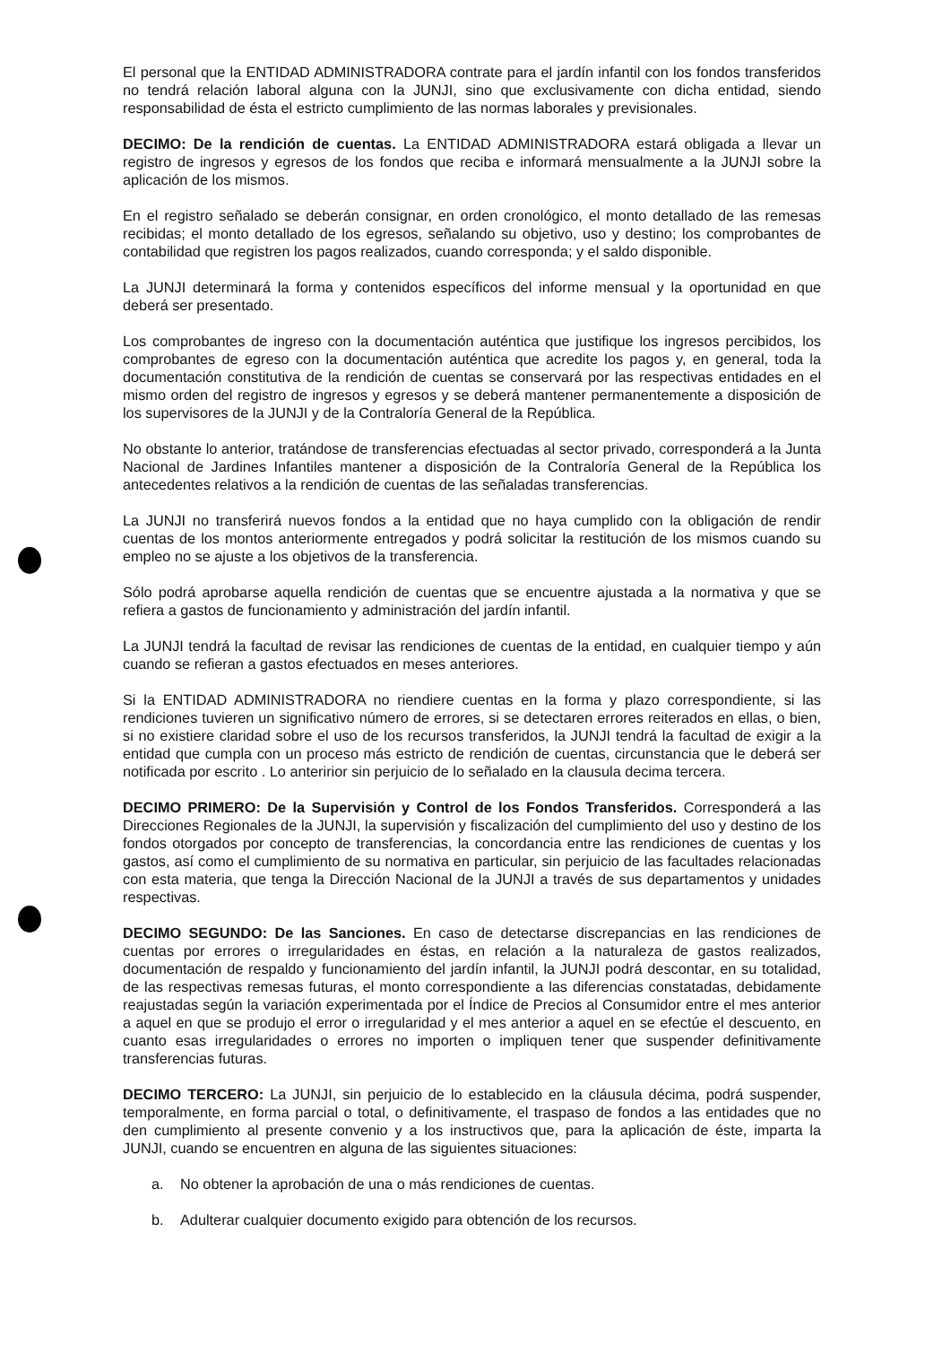El personal que la ENTIDAD ADMINISTRADORA contrate para el jardín infantil con los fondos transferidos no tendrá relación laboral alguna con la JUNJI, sino que exclusivamente con dicha entidad, siendo responsabilidad de ésta el estricto cumplimiento de las normas laborales y previsionales.
DECIMO: De la rendición de cuentas. La ENTIDAD ADMINISTRADORA estará obligada a llevar un registro de ingresos y egresos de los fondos que reciba e informará mensualmente a la JUNJI sobre la aplicación de los mismos.
En el registro señalado se deberán consignar, en orden cronológico, el monto detallado de las remesas recibidas; el monto detallado de los egresos, señalando su objetivo, uso y destino; los comprobantes de contabilidad que registren los pagos realizados, cuando corresponda; y el saldo disponible.
La JUNJI determinará la forma y contenidos específicos del informe mensual y la oportunidad en que deberá ser presentado.
Los comprobantes de ingreso con la documentación auténtica que justifique los ingresos percibidos, los comprobantes de egreso con la documentación auténtica que acredite los pagos y, en general, toda la documentación constitutiva de la rendición de cuentas se conservará por las respectivas entidades en el mismo orden del registro de ingresos y egresos y se deberá mantener permanentemente a disposición de los supervisores de la JUNJI y de la Contraloría General de la República.
No obstante lo anterior, tratándose de transferencias efectuadas al sector privado, corresponderá a la Junta Nacional de Jardines Infantiles mantener a disposición de la Contraloría General de la República los antecedentes relativos a la rendición de cuentas de las señaladas transferencias.
La JUNJI no transferirá nuevos fondos a la entidad que no haya cumplido con la obligación de rendir cuentas de los montos anteriormente entregados y podrá solicitar la restitución de los mismos cuando su empleo no se ajuste a los objetivos de la transferencia.
Sólo podrá aprobarse aquella rendición de cuentas que se encuentre ajustada a la normativa y que se refiera a gastos de funcionamiento y administración del jardín infantil.
La JUNJI tendrá la facultad de revisar las rendiciones de cuentas de la entidad, en cualquier tiempo y aún cuando se refieran a gastos efectuados en meses anteriores.
Si la ENTIDAD ADMINISTRADORA no riendiere cuentas en la forma y plazo correspondiente, si las rendiciones tuvieren un significativo número de errores, si se detectaren errores reiterados en ellas, o bien, si no existiere claridad sobre el uso de los recursos transferidos, la JUNJI tendrá la facultad de exigir a la entidad que cumpla con un proceso más estricto de rendición de cuentas, circunstancia que le deberá ser notificada por escrito . Lo anteririor sin perjuicio de lo señalado en la clausula decima tercera.
DECIMO PRIMERO: De la Supervisión y Control de los Fondos Transferidos. Corresponderá a las Direcciones Regionales de la JUNJI, la supervisión y fiscalización del cumplimiento del uso y destino de los fondos otorgados por concepto de transferencias, la concordancia entre las rendiciones de cuentas y los gastos, así como el cumplimiento de su normativa en particular, sin perjuicio de las facultades relacionadas con esta materia, que tenga la Dirección Nacional de la JUNJI a través de sus departamentos y unidades respectivas.
DECIMO SEGUNDO: De las Sanciones. En caso de detectarse discrepancias en las rendiciones de cuentas por errores o irregularidades en éstas, en relación a la naturaleza de gastos realizados, documentación de respaldo y funcionamiento del jardín infantil, la JUNJI podrá descontar, en su totalidad, de las respectivas remesas futuras, el monto correspondiente a las diferencias constatadas, debidamente reajustadas según la variación experimentada por el Índice de Precios al Consumidor entre el mes anterior a aquel en que se produjo el error o irregularidad y el mes anterior a aquel en se efectúe el descuento, en cuanto esas irregularidades o errores no importen o impliquen tener que suspender definitivamente transferencias futuras.
DECIMO TERCERO: La JUNJI, sin perjuicio de lo establecido en la cláusula décima, podrá suspender, temporalmente, en forma parcial o total, o definitivamente, el traspaso de fondos a las entidades que no den cumplimiento al presente convenio y a los instructivos que, para la aplicación de éste, imparta la JUNJI, cuando se encuentren en alguna de las siguientes situaciones:
a. No obtener la aprobación de una o más rendiciones de cuentas.
b. Adulterar cualquier documento exigido para obtención de los recursos.